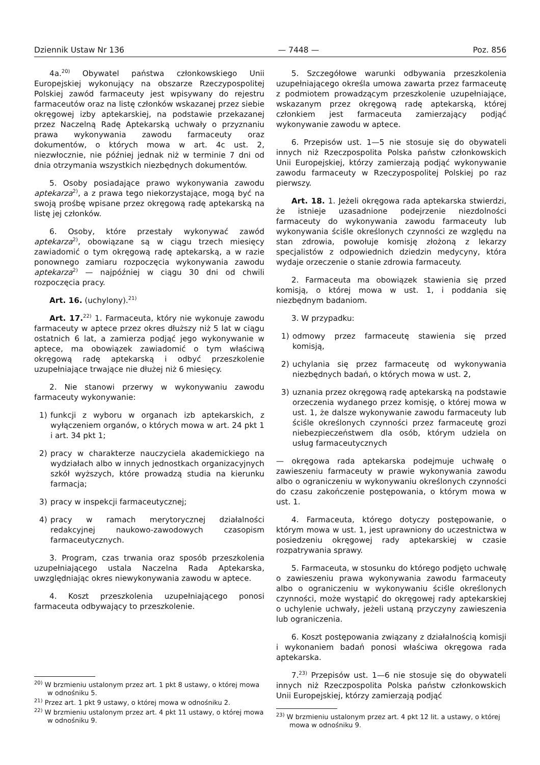Dziennik Ustaw Nr 136 — 7448 — Poz. 856
4a.<sup>20)</sup> Obywatel państwa członkowskiego Unii Europejskiej wykonujący na obszarze Rzeczypospolitej Polskiej zawód farmaceuty jest wpisywany do rejestru farmaceutów oraz na listę członków wskazanej przez siebie okręgowej izby aptekarskiej, na podstawie przekazanej przez Naczelną Radę Aptekarską uchwały o przyznaniu prawa wykonywania zawodu farmaceuty oraz dokumentów, o których mowa w art. 4c ust. 2, niezwłocznie, nie później jednak niż w terminie 7 dni od dnia otrzymania wszystkich niezbędnych dokumentów.
5. Osoby posiadające prawo wykonywania zawodu aptekarza<sup>2)</sup>, a z prawa tego niekorzystające, mogą być na swoją prośbę wpisane przez okręgową radę aptekarską na listę jej członków.
6. Osoby, które przestały wykonywać zawód aptekarza<sup>2)</sup>, obowiązane są w ciągu trzech miesięcy zawiadomić o tym okręgową radę aptekarską, a w razie ponownego zamiaru rozpoczęcia wykonywania zawodu aptekarza<sup>2)</sup> — najpóźniej w ciągu 30 dni od chwili rozpoczęcia pracy.
Art. 16. (uchylony).<sup>21)</sup>
Art. 17.<sup>22)</sup> 1. Farmaceuta, który nie wykonuje zawodu farmaceuty w aptece przez okres dłuższy niż 5 lat w ciągu ostatnich 6 lat, a zamierza podjąć jego wykonywanie w aptece, ma obowiązek zawiadomić o tym właściwą okręgową radę aptekarską i odbyć przeszkolenie uzupełniające trwające nie dłużej niż 6 miesięcy.
2. Nie stanowi przerwy w wykonywaniu zawodu farmaceuty wykonywanie:
1) funkcji z wyboru w organach izb aptekarskich, z wyłączeniem organów, o których mowa w art. 24 pkt 1 i art. 34 pkt 1;
2) pracy w charakterze nauczyciela akademickiego na wydziałach albo w innych jednostkach organizacyjnych szkół wyższych, które prowadzą studia na kierunku farmacja;
3) pracy w inspekcji farmaceutycznej;
4) pracy w ramach merytorycznej działalności redakcyjnej naukowo-zawodowych czasopism farmaceutycznych.
3. Program, czas trwania oraz sposób przeszkolenia uzupełniającego ustala Naczelna Rada Aptekarska, uwzględniając okres niewykonywania zawodu w aptece.
4. Koszt przeszkolenia uzupełniającego ponosi farmaceuta odbywający to przeszkolenie.
<sup>20)</sup> W brzmieniu ustalonym przez art. 1 pkt 8 ustawy, o której mowa w odnośniku 5.
<sup>21)</sup> Przez art. 1 pkt 9 ustawy, o której mowa w odnośniku 2.
<sup>22)</sup> W brzmieniu ustalonym przez art. 4 pkt 11 ustawy, o której mowa w odnośniku 9.
5. Szczegółowe warunki odbywania przeszkolenia uzupełniającego określa umowa zawarta przez farmaceutę z podmiotem prowadzącym przeszkolenie uzupełniające, wskazanym przez okręgową radę aptekarską, której członkiem jest farmaceuta zamierzający podjąć wykonywanie zawodu w aptece.
6. Przepisów ust. 1—5 nie stosuje się do obywateli innych niż Rzeczpospolita Polska państw członkowskich Unii Europejskiej, którzy zamierzają podjąć wykonywanie zawodu farmaceuty w Rzeczypospolitej Polskiej po raz pierwszy.
Art. 18. 1. Jeżeli okręgowa rada aptekarska stwierdzi, że istnieje uzasadnione podejrzenie niezdolności farmaceuty do wykonywania zawodu farmaceuty lub wykonywania ściśle określonych czynności ze względu na stan zdrowia, powołuje komisję złożoną z lekarzy specjalistów z odpowiednich dziedzin medycyny, która wydaje orzeczenie o stanie zdrowia farmaceuty.
2. Farmaceuta ma obowiązek stawienia się przed komisją, o której mowa w ust. 1, i poddania się niezbędnym badaniom.
3. W przypadku:
1) odmowy przez farmaceutę stawienia się przed komisją,
2) uchylania się przez farmaceutę od wykonywania niezbędnych badań, o których mowa w ust. 2,
3) uznania przez okręgową radę aptekarską na podstawie orzeczenia wydanego przez komisję, o której mowa w ust. 1, że dalsze wykonywanie zawodu farmaceuty lub ściśle określonych czynności przez farmaceutę grozi niebezpieczeństwem dla osób, którym udziela on usług farmaceutycznych
— okręgowa rada aptekarska podejmuje uchwałę o zawieszeniu farmaceuty w prawie wykonywania zawodu albo o ograniczeniu w wykonywaniu określonych czynności do czasu zakończenie postępowania, o którym mowa w ust. 1.
4. Farmaceuta, którego dotyczy postępowanie, o którym mowa w ust. 1, jest uprawniony do uczestnictwa w posiedzeniu okręgowej rady aptekarskiej w czasie rozpatrywania sprawy.
5. Farmaceuta, w stosunku do którego podjęto uchwałę o zawieszeniu prawa wykonywania zawodu farmaceuty albo o ograniczeniu w wykonywaniu ściśle określonych czynności, może wystąpić do okręgowej rady aptekarskiej o uchylenie uchwały, jeżeli ustaną przyczyny zawieszenia lub ograniczenia.
6. Koszt postępowania związany z działalnością komisji i wykonaniem badań ponosi właściwa okręgowa rada aptekarska.
7.<sup>23)</sup> Przepisów ust. 1—6 nie stosuje się do obywateli innych niż Rzeczpospolita Polska państw członkowskich Unii Europejskiej, którzy zamierzają podjąć
<sup>23)</sup> W brzmieniu ustalonym przez art. 4 pkt 12 lit. a ustawy, o której mowa w odnośniku 9.